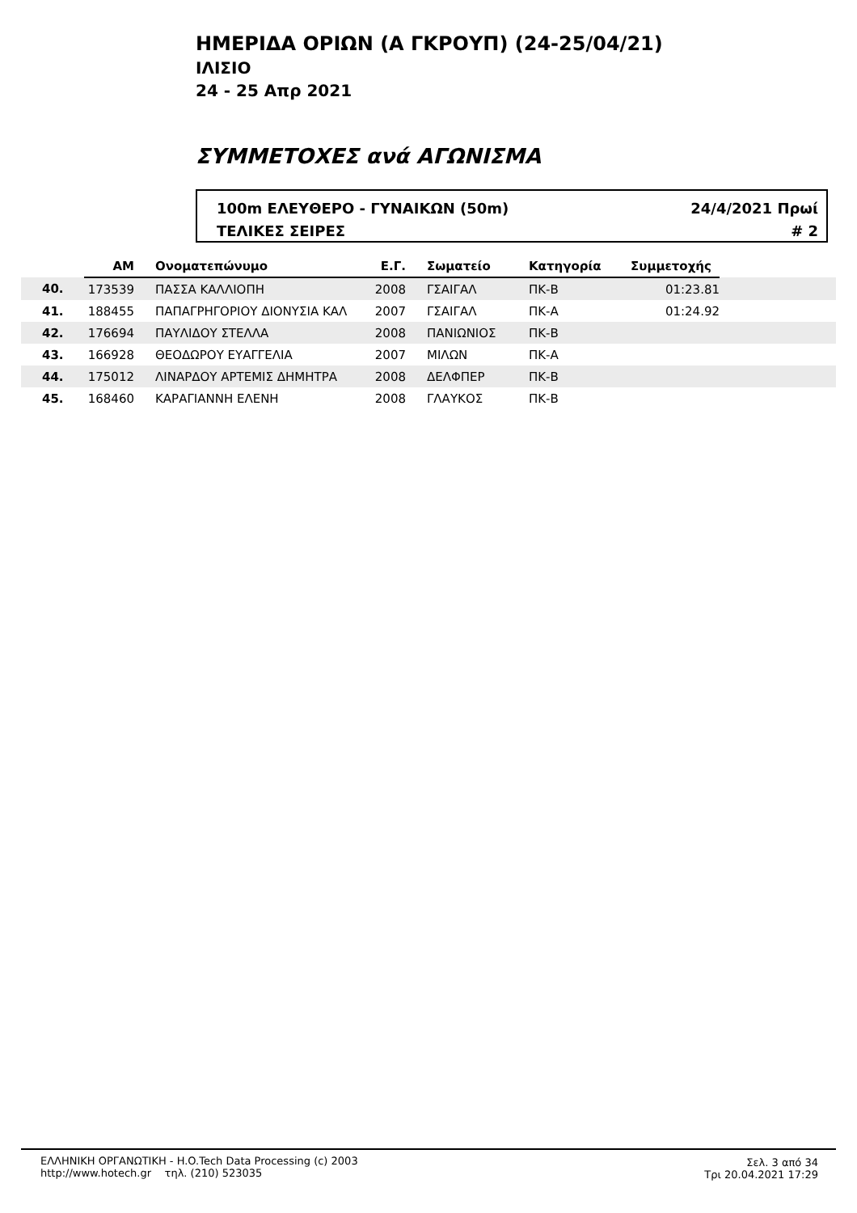ΗΜΕΡΙΔΑ ΟΡΙΩΝ (Α ΓΚΡΟΥΠ) (24-25/04/21)
ΙΛΙΣΙΟ
24 - 25 Απρ 2021
ΣΥΜΜΕΤΟΧΕΣ ανά ΑΓΩΝΙΣΜΑ
100m ΕΛΕΥΘΕΡΟ - ΓΥΝΑΙΚΩΝ (50m)
ΤΕΛΙΚΕΣ ΣΕΙΡΕΣ
24/4/2021 Πρωί
# 2
| | ΑΜ | Ονοματεπώνυμο | Ε.Γ. | Σωματείο | Κατηγορία | Συμμετοχής | |
| --- | --- | --- | --- | --- | --- | --- | --- |
| 40. | 173539 | ΠΑΣΣΑ ΚΑΛΛΙΟΠΗ | 2008 | ΓΣΑΙΓΑΛ | ΠΚ-Β | 01:23.81 | |
| 41. | 188455 | ΠΑΠΑΓΡΗΓΟΡΙΟΥ ΔΙΟΝΥΣΙΑ ΚΑΛ | 2007 | ΓΣΑΙΓΑΛ | ΠΚ-Α | 01:24.92 | |
| 42. | 176694 | ΠΑΥΛΙΔΟΥ ΣΤΕΛΛΑ | 2008 | ΠΑΝΙΩΝΙΟΣ | ΠΚ-Β | | |
| 43. | 166928 | ΘΕΟΔΩΡΟΥ ΕΥΑΓΓΕΛΙΑ | 2007 | ΜΙΛΩΝ | ΠΚ-Α | | |
| 44. | 175012 | ΛΙΝΑΡΔΟΥ ΑΡΤΕΜΙΣ ΔΗΜΗΤΡΑ | 2008 | ΔΕΛΦΠΕΡ | ΠΚ-Β | | |
| 45. | 168460 | ΚΑΡΑΓΙΑΝΝΗ ΕΛΕΝΗ | 2008 | ΓΛΑΥΚΟΣ | ΠΚ-Β | | |
ΕΛΛΗΝΙΚΗ ΟΡΓΑΝΩΤΙΚΗ - H.O.Tech Data Processing (c) 2003
http://www.hotech.gr τηλ. (210) 523035
Σελ. 3 από 34
Τρι 20.04.2021 17:29